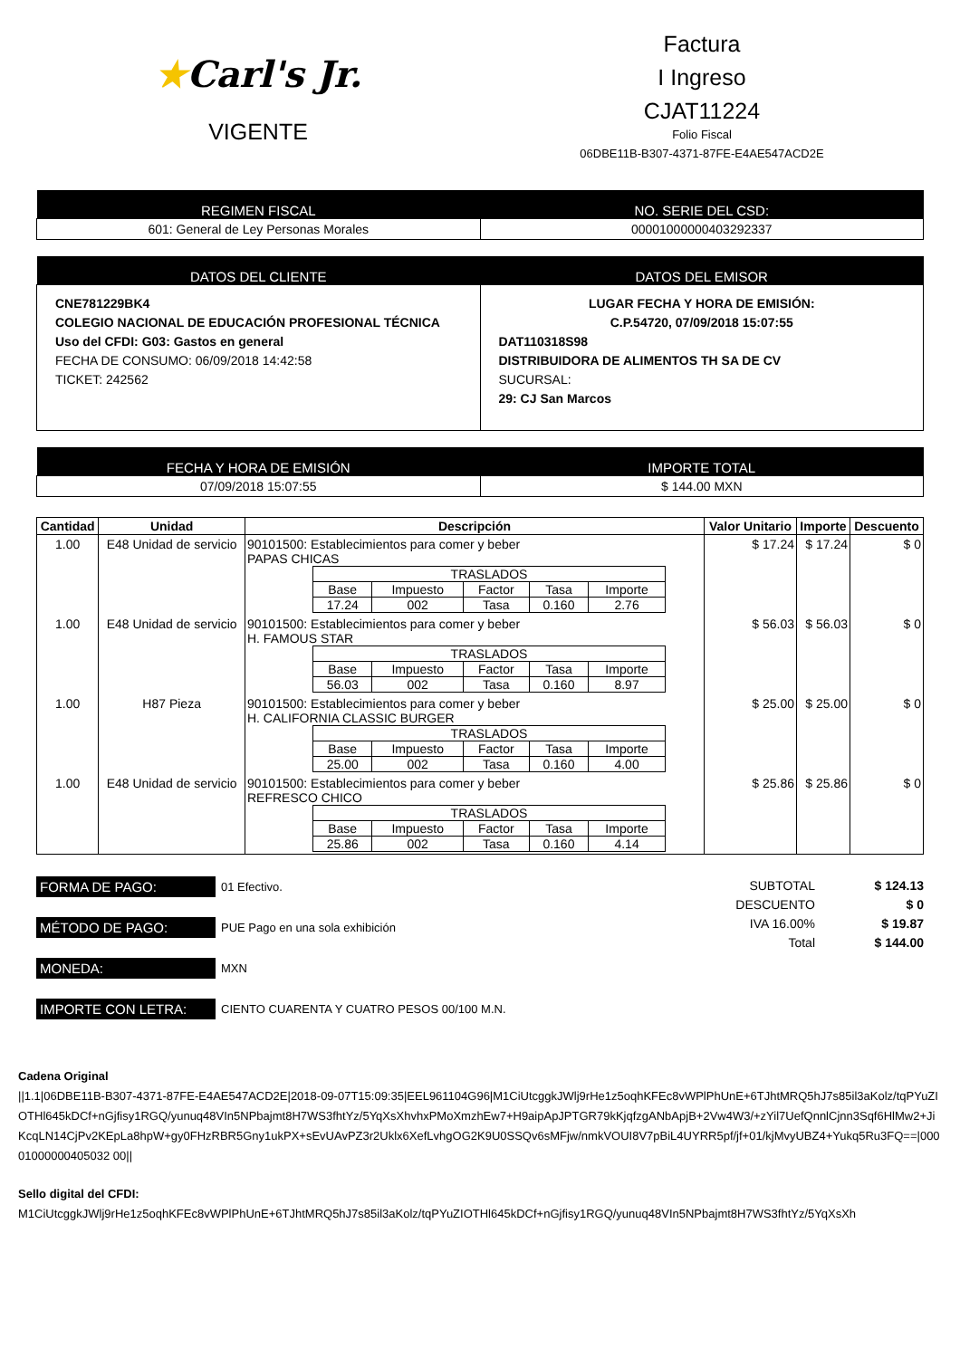★Carl's Jr.
VIGENTE
Factura
I Ingreso
CJAT11224
Folio Fiscal
06DBE11B-B307-4371-87FE-E4AE547ACD2E
| REGIMEN FISCAL | NO. SERIE DEL CSD: |
| --- | --- |
| 601: General de Ley Personas Morales | 00001000000403292337 |
| DATOS DEL CLIENTE | DATOS DEL EMISOR |
| --- | --- |
| CNE781229BK4 COLEGIO NACIONAL DE EDUCACIÓN PROFESIONAL TÉCNICA Uso del CFDI: G03: Gastos en general FECHA DE CONSUMO: 06/09/2018 14:42:58 TICKET: 242562 | LUGAR FECHA Y HORA DE EMISIÓN: C.P.54720, 07/09/2018 15:07:55 DAT110318S98 DISTRIBUIDORA DE ALIMENTOS TH SA DE CV SUCURSAL: 29: CJ San Marcos |
| FECHA Y HORA DE EMISIÓN | IMPORTE TOTAL |
| --- | --- |
| 07/09/2018 15:07:55 | $ 144.00 MXN |
| Cantidad | Unidad | Descripción | Valor Unitario | Importe | Descuento |
| --- | --- | --- | --- | --- | --- |
| 1.00 | E48 Unidad de servicio | 90101500: Establecimientos para comer y beber PAPAS CHICAS / TRASLADOS / / / / / / --- / --- / --- / --- / --- / / Base / Impuesto / Factor / Tasa / Importe / / 17.24 / 002 / Tasa / 0.160 / 2.76 / | $ 17.24 | $ 17.24 | $ 0 |
| 1.00 | E48 Unidad de servicio | 90101500: Establecimientos para comer y beber H. FAMOUS STAR / TRASLADOS / / / / / / --- / --- / --- / --- / --- / / Base / Impuesto / Factor / Tasa / Importe / / 56.03 / 002 / Tasa / 0.160 / 8.97 / | $ 56.03 | $ 56.03 | $ 0 |
| 1.00 | H87 Pieza | 90101500: Establecimientos para comer y beber H. CALIFORNIA CLASSIC BURGER / TRASLADOS / / / / / / --- / --- / --- / --- / --- / / Base / Impuesto / Factor / Tasa / Importe / / 25.00 / 002 / Tasa / 0.160 / 4.00 / | $ 25.00 | $ 25.00 | $ 0 |
| 1.00 | E48 Unidad de servicio | 90101500: Establecimientos para comer y beber REFRESCO CHICO / TRASLADOS / / / / / / --- / --- / --- / --- / --- / / Base / Impuesto / Factor / Tasa / Importe / / 25.86 / 002 / Tasa / 0.160 / 4.14 / | $ 25.86 | $ 25.86 | $ 0 |
FORMA DE PAGO:
01 Efectivo.
MÉTODO DE PAGO:
PUE Pago en una sola exhibición
MONEDA:
MXN
IMPORTE CON LETRA:
CIENTO CUARENTA Y CUATRO PESOS 00/100 M.N.
SUBTOTAL $ 124.13
DESCUENTO $ 0
IVA 16.00% $ 19.87
Total $ 144.00
Cadena Original
||1.1|06DBE11B-B307-4371-87FE-E4AE547ACD2E|2018-09-07T15:09:35|EEL961104G96|M1CiUtcggkJWlj9rHe1z5oqhKFEc8vWPlPhUnE+6TJhtMRQ5hJ7s85il3aKolz/tqPYuZIOTHl645kDCf+nGjfisy1RGQ/yunuq48VIn5NPbajmt8H7WS3fhtYz/5YqXsXhvhxPMoXmzhEw7+H9aipApJPTGR79kKjqfzgANbApjB+2Vw4W3/+zYil7UefQnnlCjnn3Sqf6HlMw2+JiKcqLN14CjPv2KEpLa8hpW+gy0FHzRBR5Gny1ukPX+sEvUAvPZ3r2Uklx6XefLvhgOG2K9U0SSQv6sMFjw/nmkVOUI8V7pBiL4UYRR5pf/jf+01/kjMvyUBZ4+Yukq5Ru3FQ==|00001000000405032 00||
Sello digital del CFDI:
M1CiUtcggkJWlj9rHe1z5oqhKFEc8vWPlPhUnE+6TJhtMRQ5hJ7s85il3aKolz/tqPYuZIOTHl645kDCf+nGjfisy1RGQ/yunuq48VIn5NPbajmt8H7WS3fhtYz/5YqXsXh